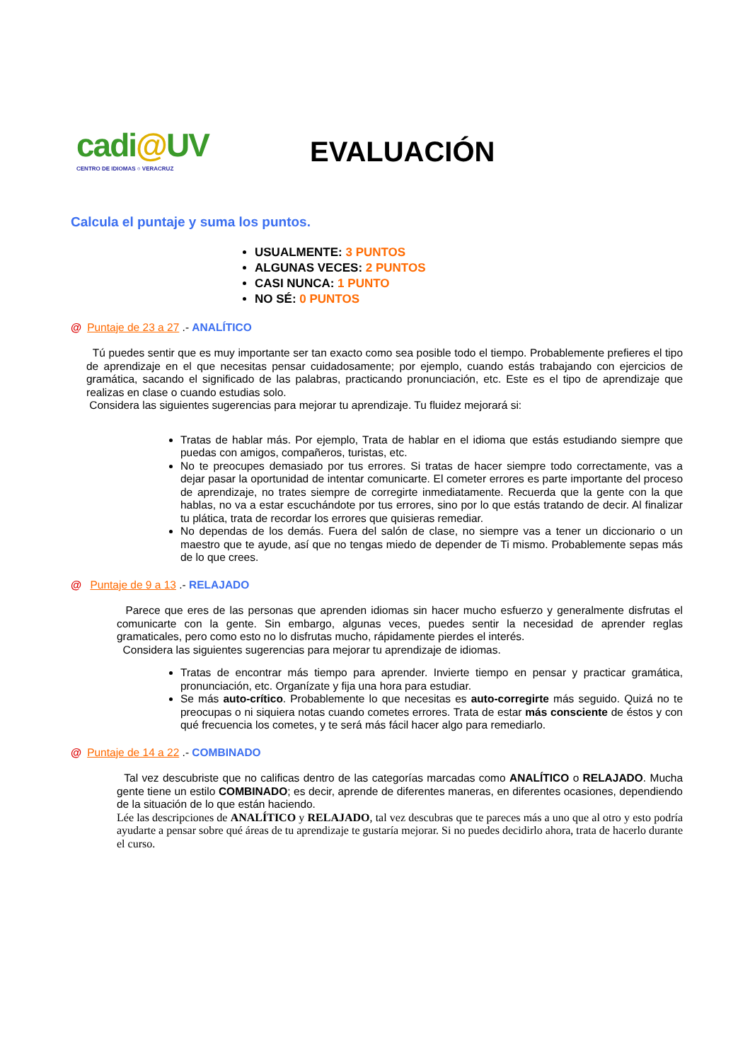cadi@UV
CENTRO DE IDIOMAS ○ VERACRUZ
EVALUACIÓN
Calcula el puntaje y suma los puntos.
USUALMENTE: 3 PUNTOS
ALGUNAS VECES: 2 PUNTOS
CASI NUNCA: 1 PUNTO
NO SÉ: 0 PUNTOS
@ Puntaje de 23 a 27 .- ANALÍTICO
Tú puedes sentir que es muy importante ser tan exacto como sea posible todo el tiempo. Probablemente prefieres el tipo de aprendizaje en el que necesitas pensar cuidadosamente; por ejemplo, cuando estás trabajando con ejercicios de gramática, sacando el significado de las palabras, practicando pronunciación, etc. Este es el tipo de aprendizaje que realizas en clase o cuando estudias solo.
Considera las siguientes sugerencias para mejorar tu aprendizaje. Tu fluidez mejorará si:
Tratas de hablar más. Por ejemplo, Trata de hablar en el idioma que estás estudiando siempre que puedas con amigos, compañeros, turistas, etc.
No te preocupes demasiado por tus errores. Si tratas de hacer siempre todo correctamente, vas a dejar pasar la oportunidad de intentar comunicarte. El cometer errores es parte importante del proceso de aprendizaje, no trates siempre de corregirte inmediatamente. Recuerda que la gente con la que hablas, no va a estar escuchándote por tus errores, sino por lo que estás tratando de decir. Al finalizar tu plática, trata de recordar los errores que quisieras remediar.
No dependas de los demás. Fuera del salón de clase, no siempre vas a tener un diccionario o un maestro que te ayude, así que no tengas miedo de depender de Ti mismo. Probablemente sepas más de lo que crees.
@ Puntaje de 9 a 13 .- RELAJADO
Parece que eres de las personas que aprenden idiomas sin hacer mucho esfuerzo y generalmente disfrutas el comunicarte con la gente. Sin embargo, algunas veces, puedes sentir la necesidad de aprender reglas gramaticales, pero como esto no lo disfrutas mucho, rápidamente pierdes el interés.
Considera las siguientes sugerencias para mejorar tu aprendizaje de idiomas.
Tratas de encontrar más tiempo para aprender. Invierte tiempo en pensar y practicar gramática, pronunciación, etc. Organízate y fija una hora para estudiar.
Se más auto-crítico. Probablemente lo que necesitas es auto-corregirte más seguido. Quizá no te preocupas o ni siquiera notas cuando cometes errores. Trata de estar más consciente de éstos y con qué frecuencia los cometes, y te será más fácil hacer algo para remediarlo.
@ Puntaje de 14 a 22 .- COMBINADO
Tal vez descubriste que no calificas dentro de las categorías marcadas como ANALÍTICO o RELAJADO. Mucha gente tiene un estilo COMBINADO; es decir, aprende de diferentes maneras, en diferentes ocasiones, dependiendo de la situación de lo que están haciendo.
Lée las descripciones de ANALÍTICO y RELAJADO, tal vez descubras que te pareces más a uno que al otro y esto podría ayudarte a pensar sobre qué áreas de tu aprendizaje te gustaría mejorar. Si no puedes decidirlo ahora, trata de hacerlo durante el curso.